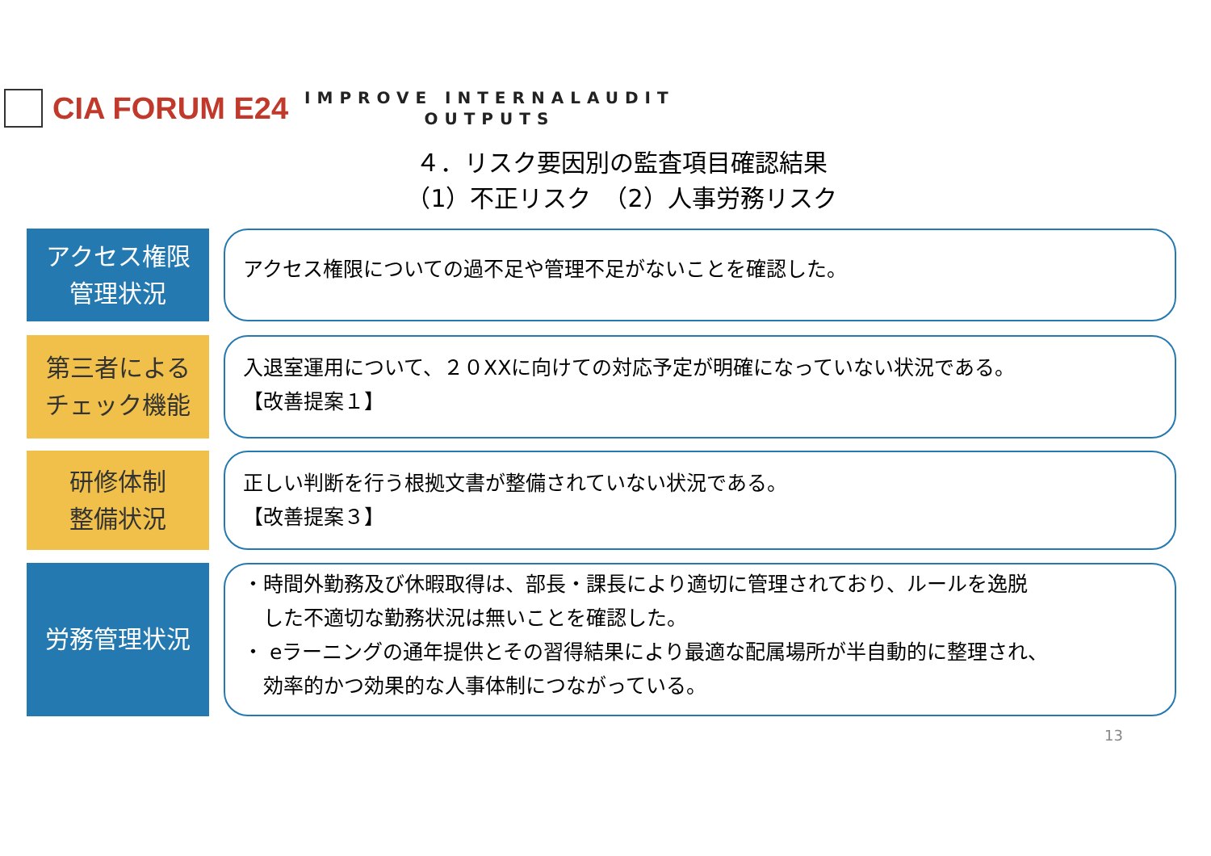CIA FORUM E24
IMPROVE INTERNALAUDIT
OUTPUTS
４．リスク要因別の監査項目確認結果
（1）不正リスク　（2）人事労務リスク
アクセス権限
管理状況
アクセス権限についての過不足や管理不足がないことを確認した。
第三者による
チェック機能
入退室運用について、２０XXに向けての対応予定が明確になっていない状況である。
【改善提案１】
研修体制
整備状況
正しい判断を行う根拠文書が整備されていない状況である。
【改善提案３】
労務管理状況
・時間外勤務及び休暇取得は、部長・課長により適切に管理されており、ルールを逸脱
　した不適切な勤務状況は無いことを確認した。
・ eラーニングの通年提供とその習得結果により最適な配属場所が半自動的に整理され、
　効率的かつ効果的な人事体制につながっている。
13